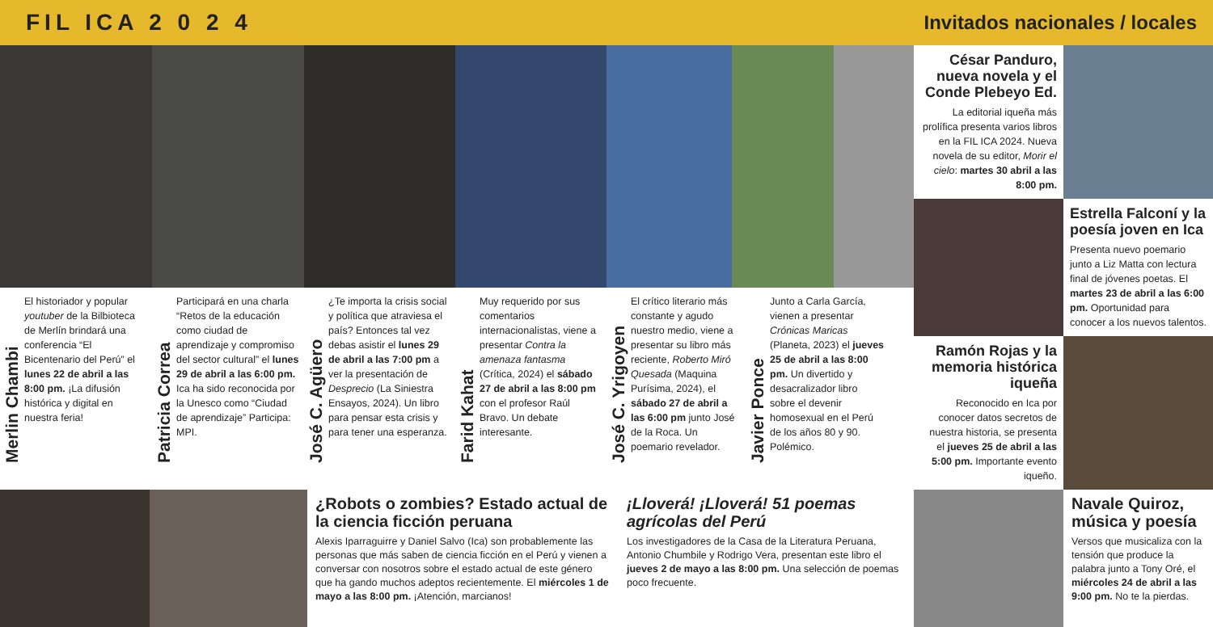FIL ICA 2 0 2 4
Invitados nacionales / locales
Merlin Chambi
El historiador y popular youtuber de la Bilbioteca de Merlín brindará una conferencia “El Bicentenario del Perú” el lunes 22 de abril a las 8:00 pm. ¡La difusión histórica y digital en nuestra feria!
Patricia Correa
Participará en una charla “Retos de la educación como ciudad de aprendizaje y compromiso del sector cultural” el lunes 29 de abril a las 6:00 pm. Ica ha sido reconocida por la Unesco como “Ciudad de aprendizaje” Participa: MPI.
José C. Agüero
¿Te importa la crisis social y política que atraviesa el país? Entonces tal vez debas asistir el lunes 29 de abril a las 7:00 pm a ver la presentación de Desprecio (La Siniestra Ensayos, 2024). Un libro para pensar esta crisis y para tener una esperanza.
Farid Kahat
Muy requerido por sus comentarios internacionalistas, viene a presentar Contra la amenaza fantasma (Crítica, 2024) el sábado 27 de abril a las 8:00 pm con el profesor Raúl Bravo. Un debate interesante.
José C. Yrigoyen
El crítico literario más constante y agudo nuestro medio, viene a presentar su libro más reciente, Roberto Miró Quesada (Maquina Purísima, 2024), el sábado 27 de abril a las 6:00 pm junto José de la Roca. Un poemario revelador.
Javier Ponce
Junto a Carla García, vienen a presentar Crónicas Maricas (Planeta, 2023) el jueves 25 de abril a las 8:00 pm. Un divertido y desacralizador libro sobre el devenir homosexual en el Perú de los años 80 y 90. Polémico.
César Panduro, nueva novela y el Conde Plebeyo Ed.
La editorial iqueña más prolífica presenta varios libros en la FIL ICA 2024. Nueva novela de su editor, Morir el cielo: martes 30 abril a las 8:00 pm.
Estrella Falconí y la poesía joven en Ica
Presenta nuevo poemario junto a Liz Matta con lectura final de jóvenes poetas. El martes 23 de abril a las 6:00 pm. Oportunidad para conocer a los nuevos talentos.
Ramón Rojas y la memoria histórica iqueña
Reconocido en Ica por conocer datos secretos de nuestra historia, se presenta el jueves 25 de abril a las 5:00 pm. Importante evento iqueño.
¿Robots o zombies? Estado actual de la ciencia ficción peruana
Alexis Iparraguirre y Daniel Salvo (Ica) son probablemente las personas que más saben de ciencia ficción en el Perú y vienen a conversar con nosotros sobre el estado actual de este género que ha gando muchos adeptos recientemente. El miércoles 1 de mayo a las 8:00 pm. ¡Atención, marcianos!
¡Lloverá! ¡Lloverá! 51 poemas agrícolas del Perú
Los investigadores de la Casa de la Literatura Peruana, Antonio Chumbile y Rodrigo Vera, presentan este libro el jueves 2 de mayo a las 8:00 pm. Una selección de poemas poco frecuente.
Navale Quiroz, música y poesía
Versos que musicaliza con la tensión que produce la palabra junto a Tony Oré, el miércoles 24 de abril a las 9:00 pm. No te la pierdas.